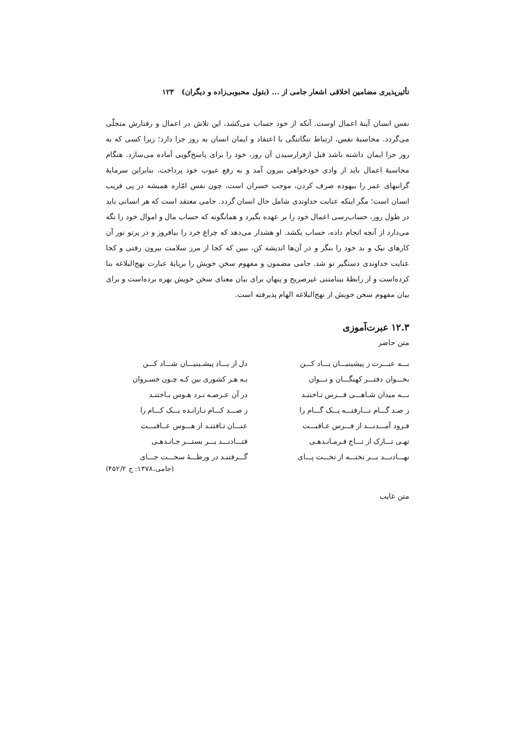تأثیرپذیری مضامین اخلاقی اشعار جامی از ... (بتول محبوبی‌زاده و دیگران) ۱۲۳
نفس انسان آینهٔ اعمال اوست. آنکه از خود حساب می‌کشد، این تلاش در اعمال و رفتارش متجلّی می‌گردد. محاسبهٔ نفس، ارتباط تنگاتنگی با اعتقاد و ایمان انسان به روز جزا دارد؛ زیرا کسی که به روز جزا ایمان داشته باشد قبل ازفرارسیدن آن روز، خود را برای پاسخ‌گویی آماده می‌سازد. هنگام محاسبهٔ اعمال باید از وادی خودخواهی بیرون آمد و به رفع عیوب خود پرداخت، بنابراین سرمایهٔ گرانبهای عمر را بیهوده صرف کردن، موجب خسران است، چون نفس امّاره همیشه در پی فریب انسان است؛ مگر اینکه عنایت خداوندی شامل حال انسان گردد. جامی معتقد است که هر انسانی باید در طول روز، حساب‌رسی اعمال خود را بر عهده بگیرد و همانگونه که حساب مال و اموال خود را نگه می‌دارد از آنچه انجام داده، حساب بکشد. او هشدار می‌دهد که چراغ خرد را بیافروز و در پرتو نور آن کارهای نیک و بد خود را بنگر و در آن‌ها اندیشه کن، ببین که کجا از مرز سلامت بیرون رفتی و کجا عنایت خداوندی دستگیر تو شد. جامی مضمون و مفهوم سخن خویش را برپایهٔ عبارت نهج‌البلاغه بنا کرده‌است و از رابطهٔ بینامتنی غیرصریح و پنهان برای بیان معنای سخن خویش بهره برده‌است و برای بیان مفهوم سخن خویش از نهج‌البلاغه الهام پذیرفته است.
۱۲.۳ عبرت‌آموزی
متن حاضر
بـــه عبـــرت ز پیشینیـــان یـــاد کـــن
دل از یـــاد پیشـینیـــان شـــاد کـــن
بخـــوان دفتـــر کهنگـــان و نـــوان
بـه هـر کشوری بین کـه چـون خسـروان
بـــه میدان شـاهـــی فـــرس تـاختنـد
در آن عـرصـه نـرد هـوس بـاختنـد
ز صـد گـــام نـــارفتـــه یـــک گـــام را
ز صـــد کـــام نـارانـده یـــک کـــام را
فـرود آمـــدنـــد از فـــرس عـاقبـــت
عنـــان تـافتنـد از هـــوس عــاقبـــت
تهـی تـــارک از تـــاج فـرمـانـدهـی
فتـــادنـــد بـــر بستـــر جـانـدهـی
نهـــادنـــد بـــر تختـــه از تخـــت پـــای
گـــرفتنـد در ورطـــهٔ سخـــت جـــای
(جامی،۱۳۷۸: ج ۴۵۲/۲)
متن غایب